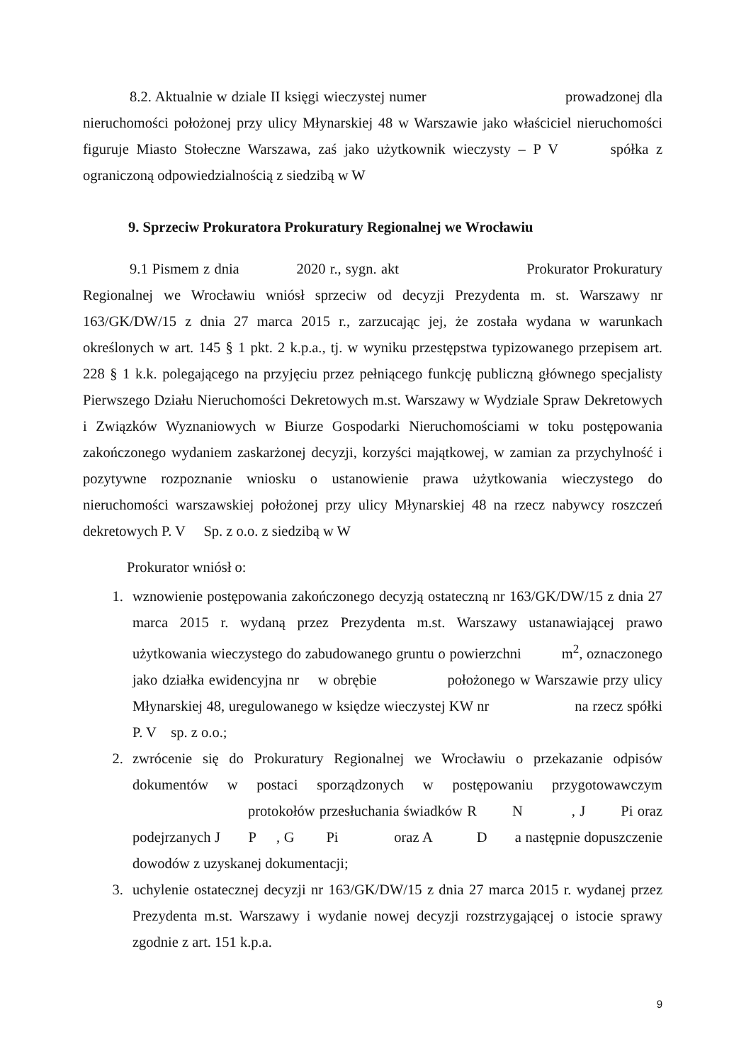8.2. Aktualnie w dziale II księgi wieczystej numer prowadzonej dla nieruchomości położonej przy ulicy Młynarskiej 48 w Warszawie jako właściciel nieruchomości figuruje Miasto Stołeczne Warszawa, zaś jako użytkownik wieczysty – P V spółka z ograniczoną odpowiedzialnością z siedzibą w W
9. Sprzeciw Prokuratora Prokuratury Regionalnej we Wrocławiu
9.1 Pismem z dnia 2020 r., sygn. akt Prokurator Prokuratury Regionalnej we Wrocławiu wniósł sprzeciw od decyzji Prezydenta m. st. Warszawy nr 163/GK/DW/15 z dnia 27 marca 2015 r., zarzucając jej, że została wydana w warunkach określonych w art. 145 § 1 pkt. 2 k.p.a., tj. w wyniku przestępstwa typizowanego przepisem art. 228 § 1 k.k. polegającego na przyjęciu przez pełniącego funkcję publiczną głównego specjalisty Pierwszego Działu Nieruchomości Dekretowych m.st. Warszawy w Wydziale Spraw Dekretowych i Związków Wyznaniowych w Biurze Gospodarki Nieruchomościami w toku postępowania zakończonego wydaniem zaskarżonej decyzji, korzyści majątkowej, w zamian za przychylność i pozytywne rozpoznanie wniosku o ustanowienie prawa użytkowania wieczystego do nieruchomości warszawskiej położonej przy ulicy Młynarskiej 48 na rzecz nabywcy roszczeń dekretowych P. V Sp. z o.o. z siedzibą w W
Prokurator wniósł o:
1. wznowienie postępowania zakończonego decyzją ostateczną nr 163/GK/DW/15 z dnia 27 marca 2015 r. wydaną przez Prezydenta m.st. Warszawy ustanawiającej prawo użytkowania wieczystego do zabudowanego gruntu o powierzchni m<sup>2</sup>, oznaczonego jako działka ewidencyjna nr w obrębie położonego w Warszawie przy ulicy Młynarskiej 48, uregulowanego w księdze wieczystej KW nr na rzecz spółki P. V sp. z o.o.;
2. zwrócenie się do Prokuratury Regionalnej we Wrocławiu o przekazanie odpisów dokumentów w postaci sporządzonych w postępowaniu przygotowawczym protokołów przesłuchania świadków R N , J Pi oraz podejrzanych J P , G Pi oraz A D a następnie dopuszczenie dowodów z uzyskanej dokumentacji;
3. uchylenie ostatecznej decyzji nr 163/GK/DW/15 z dnia 27 marca 2015 r. wydanej przez Prezydenta m.st. Warszawy i wydanie nowej decyzji rozstrzygającej o istocie sprawy zgodnie z art. 151 k.p.a.
9